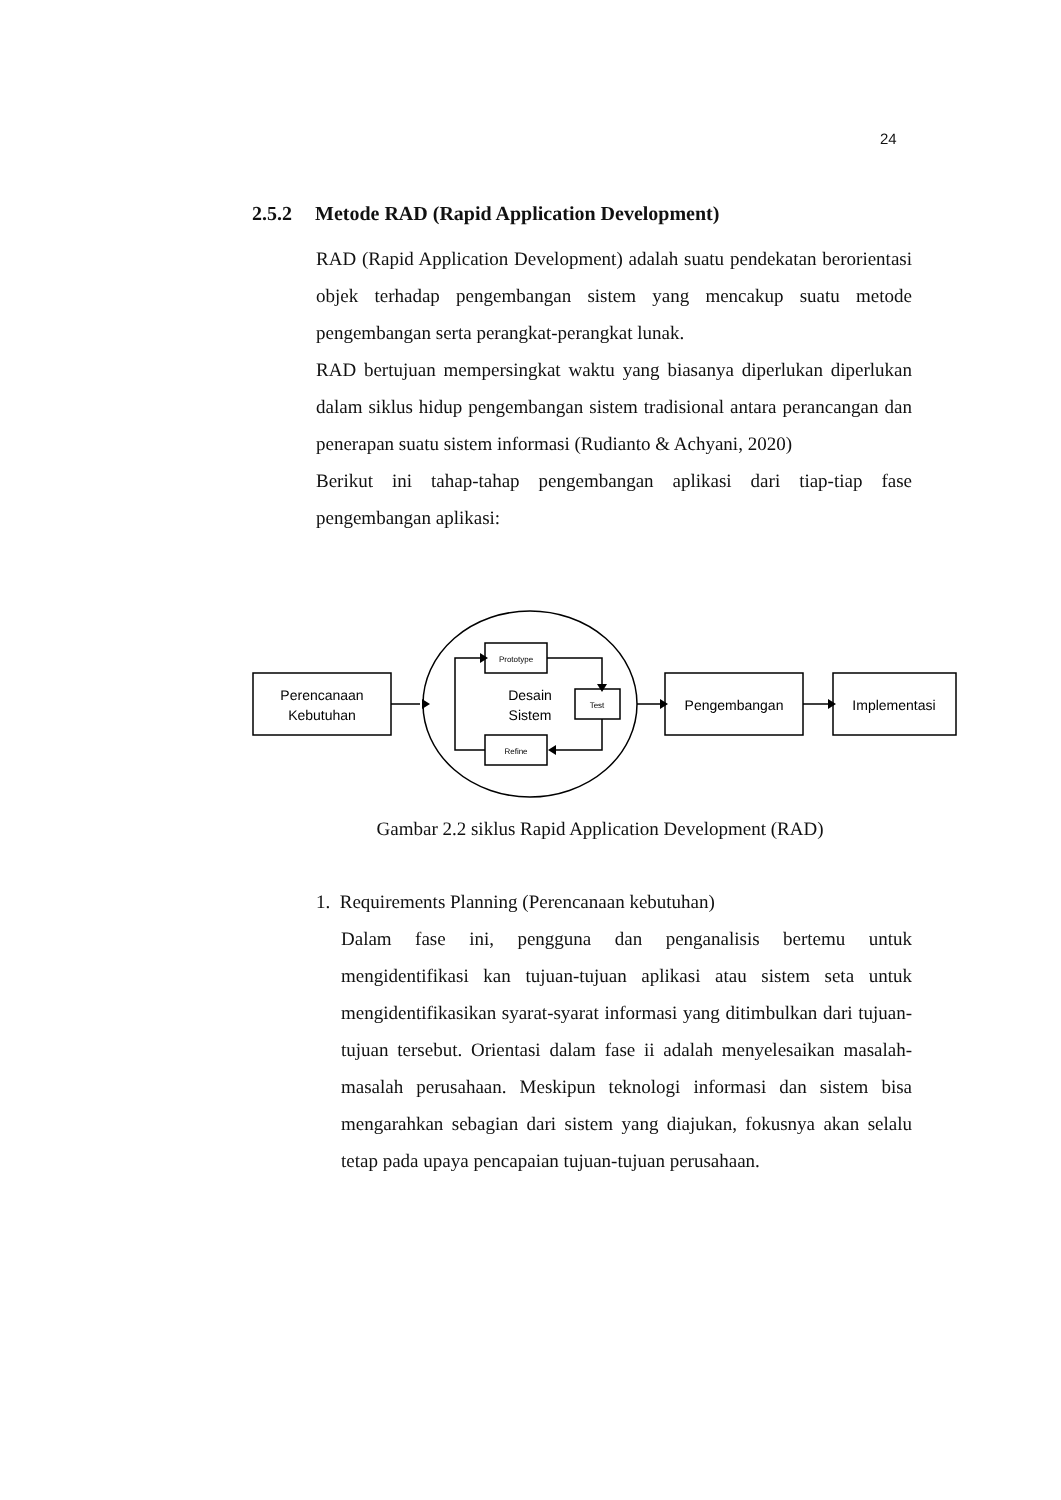24
2.5.2 Metode RAD (Rapid Application Development)
RAD (Rapid Application Development) adalah suatu pendekatan berorientasi objek terhadap pengembangan sistem yang mencakup suatu metode pengembangan serta perangkat-perangkat lunak.
RAD bertujuan mempersingkat waktu yang biasanya diperlukan diperlukan dalam siklus hidup pengembangan sistem tradisional antara perancangan dan penerapan suatu sistem informasi (Rudianto & Achyani, 2020)
Berikut ini tahap-tahap pengembangan aplikasi dari tiap-tiap fase pengembangan aplikasi:
Perencanaan
Kebutuhan
Desain
Sistem
Prototype
Test
Refine
Pengembangan
Implementasi
Gambar 2.2 siklus Rapid Application Development (RAD)
1. Requirements Planning (Perencanaan kebutuhan)
Dalam fase ini, pengguna dan penganalisis bertemu untuk mengidentifikasi kan tujuan-tujuan aplikasi atau sistem seta untuk mengidentifikasikan syarat-syarat informasi yang ditimbulkan dari tujuan-tujuan tersebut. Orientasi dalam fase ii adalah menyelesaikan masalah-masalah perusahaan. Meskipun teknologi informasi dan sistem bisa mengarahkan sebagian dari sistem yang diajukan, fokusnya akan selalu tetap pada upaya pencapaian tujuan-tujuan perusahaan.